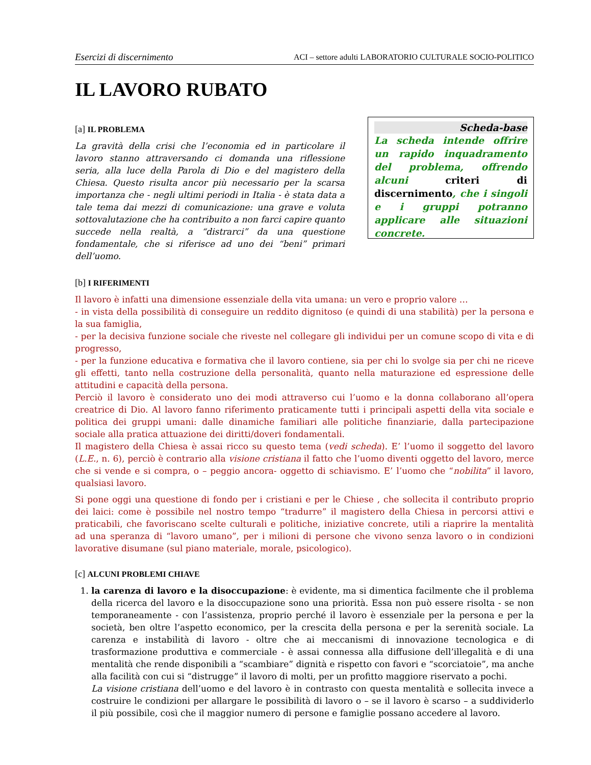Esercizi di discernimento ACI – settore adulti LABORATORIO CULTURALE SOCIO-POLITICO
IL LAVORO RUBATO
[a] IL PROBLEMA
La gravità della crisi che l’economia ed in particolare il lavoro stanno attraversando ci domanda una riflessione seria, alla luce della Parola di Dio e del magistero della Chiesa. Questo risulta ancor più necessario per la scarsa importanza che - negli ultimi periodi in Italia - è stata data a tale tema dai mezzi di comunicazione: una grave e voluta sottovalutazione che ha contribuito a non farci capire quanto succede nella realtà, a “distrarci” da una questione fondamentale, che si riferisce ad uno dei “beni” primari dell’uomo.
Scheda-base
La scheda intende offrire un rapido inquadramento del problema, offrendo alcuni criteri di discernimento, che i singoli e i gruppi potranno applicare alle situazioni concrete.
[b] I RIFERIMENTI
Il lavoro è infatti una dimensione essenziale della vita umana: un vero e proprio valore …
- in vista della possibilità di conseguire un reddito dignitoso (e quindi di una stabilità) per la persona e la sua famiglia,
- per la decisiva funzione sociale che riveste nel collegare gli individui per un comune scopo di vita e di progresso,
- per la funzione educativa e formativa che il lavoro contiene, sia per chi lo svolge sia per chi ne riceve gli effetti, tanto nella costruzione della personalità, quanto nella maturazione ed espressione delle attitudini e capacità della persona.
Perciò il lavoro è considerato uno dei modi attraverso cui l’uomo e la donna collaborano all’opera creatrice di Dio. Al lavoro fanno riferimento praticamente tutti i principali aspetti della vita sociale e politica dei gruppi umani: dalle dinamiche familiari alle politiche finanziarie, dalla partecipazione sociale alla pratica attuazione dei diritti/doveri fondamentali.
Il magistero della Chiesa è assai ricco su questo tema (vedi scheda). E’ l’uomo il soggetto del lavoro (L.E., n. 6), perciò è contrario alla visione cristiana il fatto che l’uomo diventi oggetto del lavoro, merce che si vende e si compra, o – peggio ancora- oggetto di schiavismo. E’ l’uomo che “nobilita” il lavoro, qualsiasi lavoro.
Si pone oggi una questione di fondo per i cristiani e per le Chiese , che sollecita il contributo proprio dei laici: come è possibile nel nostro tempo “tradurre” il magistero della Chiesa in percorsi attivi e praticabili, che favoriscano scelte culturali e politiche, iniziative concrete, utili a riaprire la mentalità ad una speranza di “lavoro umano”, per i milioni di persone che vivono senza lavoro o in condizioni lavorative disumane (sul piano materiale, morale, psicologico).
[c] ALCUNI PROBLEMI CHIAVE
1. la carenza di lavoro e la disoccupazione: è evidente, ma si dimentica facilmente che il problema della ricerca del lavoro e la disoccupazione sono una priorità. Essa non può essere risolta - se non temporaneamente - con l’assistenza, proprio perché il lavoro è essenziale per la persona e per la società, ben oltre l’aspetto economico, per la crescita della persona e per la serenità sociale. La carenza e instabilità di lavoro - oltre che ai meccanismi di innovazione tecnologica e di trasformazione produttiva e commerciale - è assai connessa alla diffusione dell’illegalità e di una mentalità che rende disponibili a “scambiare” dignità e rispetto con favori e “scorciatoie”, ma anche alla facilità con cui si “distrugge” il lavoro di molti, per un profitto maggiore riservato a pochi.
La visione cristiana dell’uomo e del lavoro è in contrasto con questa mentalità e sollecita invece a costruire le condizioni per allargare le possibilità di lavoro o – se il lavoro è scarso – a suddividerlo il più possibile, così che il maggior numero di persone e famiglie possano accedere al lavoro.